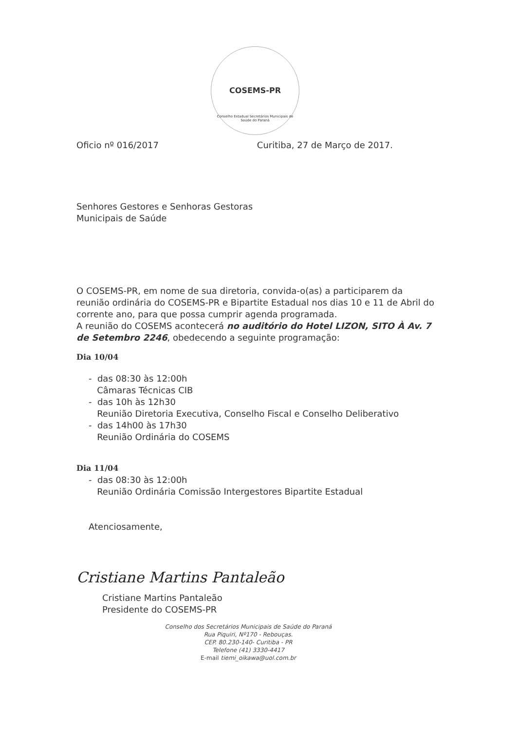COSEMS-PR
Conselho Estadual Secretários Municipais de Saúde do Paraná
Oficio nº 016/2017 Curitiba, 27 de Março de 2017.
Senhores Gestores e Senhoras Gestoras
Municipais de Saúde
O COSEMS-PR, em nome de sua diretoria, convida-o(as) a participarem da reunião ordinária do COSEMS-PR e Bipartite Estadual nos dias 10 e 11 de Abril do corrente ano, para que possa cumprir agenda programada.
A reunião do COSEMS acontecerá no auditório do Hotel LIZON, SITO À Av. 7 de Setembro 2246, obedecendo a seguinte programação:
Dia 10/04
- das 08:30 às 12:00h
Câmaras Técnicas CIB
- das 10h às 12h30
Reunião Diretoria Executiva, Conselho Fiscal e Conselho Deliberativo
- das 14h00 às 17h30
Reunião Ordinária do COSEMS
Dia 11/04
- das 08:30 às 12:00h
Reunião Ordinária Comissão Intergestores Bipartite Estadual
Atenciosamente,
Cristiane Martins Pantaleão
Cristiane Martins Pantaleão
Presidente do COSEMS-PR
Conselho dos Secretários Municipais de Saúde do Paraná
Rua Piquiri, Nº170 - Rebouças.
CEP. 80.230-140- Curitiba - PR
Telefone (41) 3330-4417
E-mail tiemi_oikawa@uol.com.br